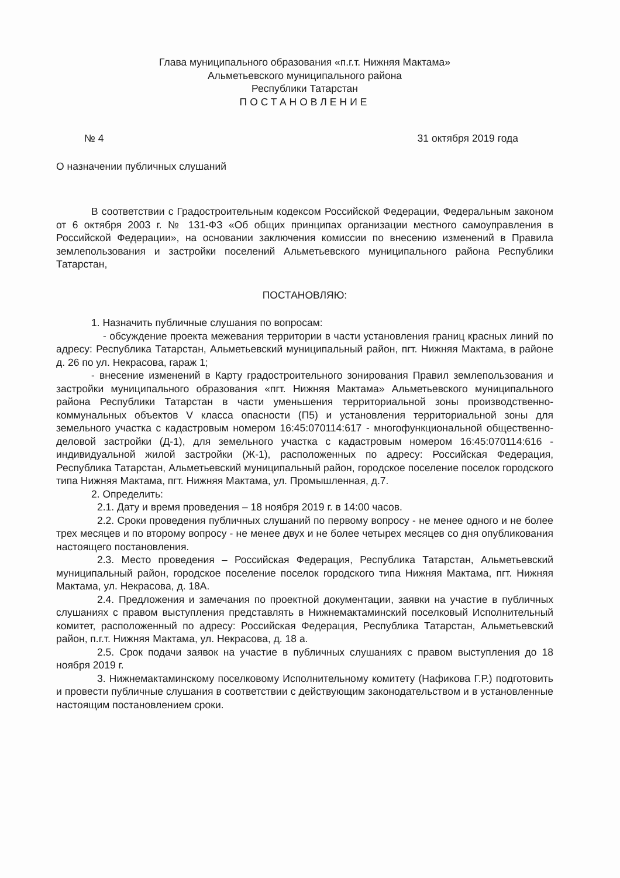Глава муниципального образования «п.г.т. Нижняя Мактама»
Альметьевского муниципального района
Республики Татарстан
ПОСТАНОВЛЕНИЕ
№ 4 31 октября 2019 года
О назначении публичных слушаний
В соответствии с Градостроительным кодексом Российской Федерации, Федеральным законом от 6 октября 2003 г. № 131-ФЗ «Об общих принципах организации местного самоуправления в Российской Федерации», на основании заключения комиссии по внесению изменений в Правила землепользования и застройки поселений Альметьевского муниципального района Республики Татарстан,
ПОСТАНОВЛЯЮ:
1. Назначить публичные слушания по вопросам:
- обсуждение проекта межевания территории в части установления границ красных линий по адресу: Республика Татарстан, Альметьевский муниципальный район, пгт. Нижняя Мактама, в районе д. 26 по ул. Некрасова, гараж 1;
- внесение изменений в Карту градостроительного зонирования Правил землепользования и застройки муниципального образования «пгт. Нижняя Мактама» Альметьевского муниципального района Республики Татарстан в части уменьшения территориальной зоны производственно-коммунальных объектов V класса опасности (П5) и установления территориальной зоны для земельного участка с кадастровым номером 16:45:070114:617 - многофункциональной общественно-деловой застройки (Д-1), для земельного участка с кадастровым номером 16:45:070114:616 - индивидуальной жилой застройки (Ж-1), расположенных по адресу: Российская Федерация, Республика Татарстан, Альметьевский муниципальный район, городское поселение поселок городского типа Нижняя Мактама, пгт. Нижняя Мактама, ул. Промышленная, д.7.
2. Определить:
2.1. Дату и время проведения – 18 ноября 2019 г. в 14:00 часов.
2.2. Сроки проведения публичных слушаний по первому вопросу - не менее одного и не более трех месяцев и по второму вопросу - не менее двух и не более четырех месяцев со дня опубликования настоящего постановления.
2.3. Место проведения – Российская Федерация, Республика Татарстан, Альметьевский муниципальный район, городское поселение поселок городского типа Нижняя Мактама, пгт. Нижняя Мактама, ул. Некрасова, д. 18А.
2.4. Предложения и замечания по проектной документации, заявки на участие в публичных слушаниях с правом выступления представлять в Нижнемактаминский поселковый Исполнительный комитет, расположенный по адресу: Российская Федерация, Республика Татарстан, Альметьевский район, п.г.т. Нижняя Мактама, ул. Некрасова, д. 18 а.
2.5. Срок подачи заявок на участие в публичных слушаниях с правом выступления до 18 ноября 2019 г.
3. Нижнемактаминскому поселковому Исполнительному комитету (Нафикова Г.Р.) подготовить и провести публичные слушания в соответствии с действующим законодательством и в установленные настоящим постановлением сроки.